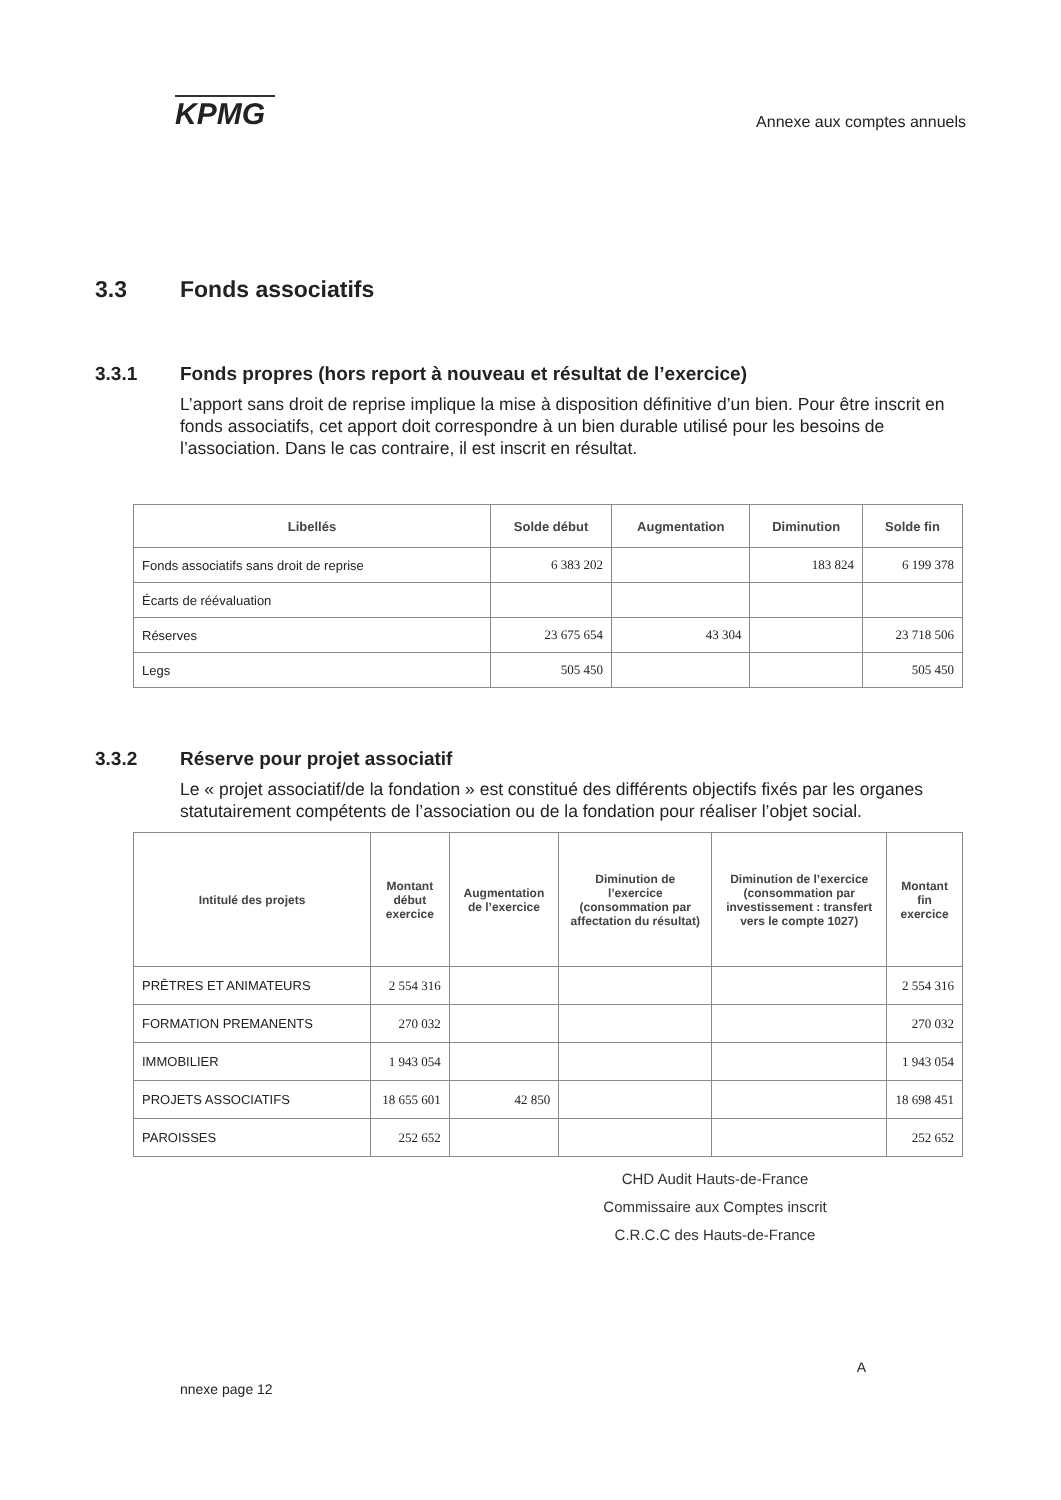KPMG
Annexe aux comptes annuels
3.3 Fonds associatifs
3.3.1 Fonds propres (hors report à nouveau et résultat de l’exercice)
L’apport sans droit de reprise implique la mise à disposition définitive d’un bien. Pour être inscrit en fonds associatifs, cet apport doit correspondre à un bien durable utilisé pour les besoins de l’association. Dans le cas contraire, il est inscrit en résultat.
| Libellés | Solde début | Augmentation | Diminution | Solde fin |
| --- | --- | --- | --- | --- |
| Fonds associatifs sans droit de reprise | 6 383 202 | | 183 824 | 6 199 378 |
| Écarts de réévaluation | | | | |
| Réserves | 23 675 654 | 43 304 | | 23 718 506 |
| Legs | 505 450 | | | 505 450 |
3.3.2 Réserve pour projet associatif
Le « projet associatif/de la fondation » est constitué des différents objectifs fixés par les organes statutairement compétents de l’association ou de la fondation pour réaliser l’objet social.
| Intitulé des projets | Montant début exercice | Augmentation de l’exercice | Diminution de l’exercice (consommation par affectation du résultat) | Diminution de l’exercice (consommation par investissement : transfert vers le compte 1027) | Montant fin exercice |
| --- | --- | --- | --- | --- | --- |
| PRÊTRES ET ANIMATEURS | 2 554 316 | | | | 2 554 316 |
| FORMATION PREMANENTS | 270 032 | | | | 270 032 |
| IMMOBILIER | 1 943 054 | | | | 1 943 054 |
| PROJETS ASSOCIATIFS | 18 655 601 | 42 850 | | | 18 698 451 |
| PAROISSES | 252 652 | | | | 252 652 |
CHD Audit Hauts-de-France
Commissaire aux Comptes inscrit
C.R.C.C des Hauts-de-France
nnexe page 12
A